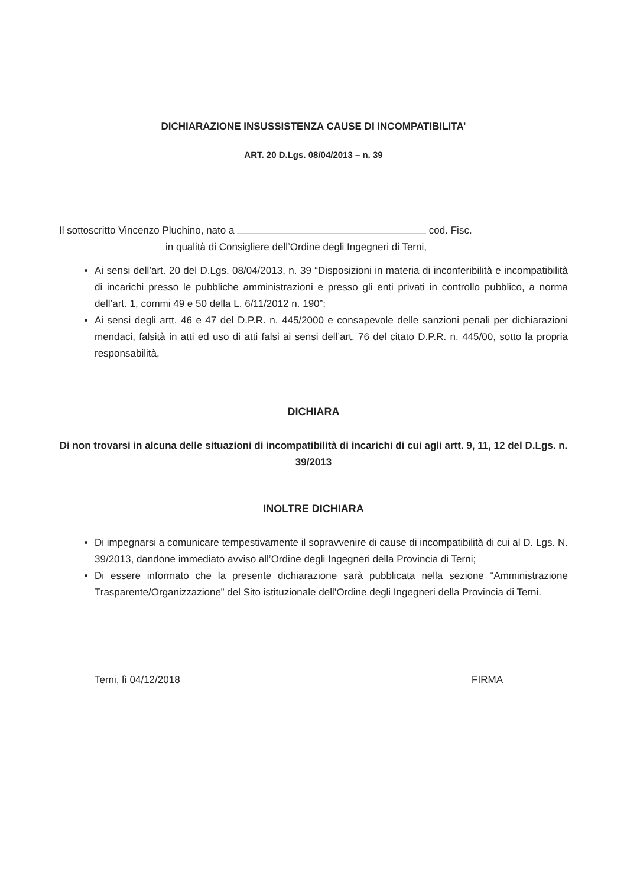DICHIARAZIONE INSUSSISTENZA CAUSE DI INCOMPATIBILITA’
ART. 20 D.Lgs. 08/04/2013 – n. 39
Il sottoscritto Vincenzo Pluchino, nato a cod. Fisc.
in qualità di Consigliere dell’Ordine degli Ingegneri di Terni,
Ai sensi dell’art. 20 del D.Lgs. 08/04/2013, n. 39 “Disposizioni in materia di inconferibilità e incompatibilità di incarichi presso le pubbliche amministrazioni e presso gli enti privati in controllo pubblico, a norma dell’art. 1, commi 49 e 50 della L. 6/11/2012 n. 190”;
Ai sensi degli artt. 46 e 47 del D.P.R. n. 445/2000 e consapevole delle sanzioni penali per dichiarazioni mendaci, falsità in atti ed uso di atti falsi ai sensi dell’art. 76 del citato D.P.R. n. 445/00, sotto la propria responsabilità,
DICHIARA
Di non trovarsi in alcuna delle situazioni di incompatibilità di incarichi di cui agli artt. 9, 11, 12 del D.Lgs. n. 39/2013
INOLTRE DICHIARA
Di impegnarsi a comunicare tempestivamente il sopravvenire di cause di incompatibilità di cui al D. Lgs. N. 39/2013, dandone immediato avviso all’Ordine degli Ingegneri della Provincia di Terni;
Di essere informato che la presente dichiarazione sarà pubblicata nella sezione “Amministrazione Trasparente/Organizzazione” del Sito istituzionale dell’Ordine degli Ingegneri della Provincia di Terni.
Terni, lì 04/12/2018 FIRMA